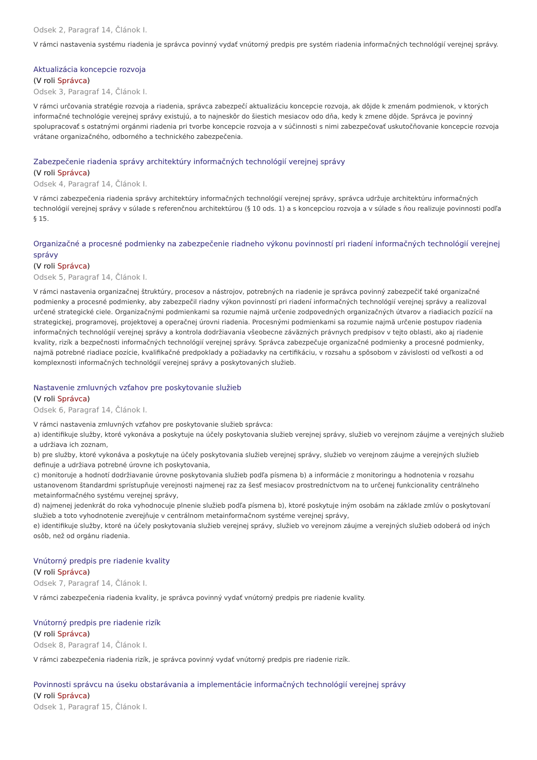Odsek 2, Paragraf 14, Článok I.
V rámci nastavenia systému riadenia je správca povinný vydať vnútorný predpis pre systém riadenia informačných technológií verejnej správy.
Aktualizácia koncepcie rozvoja
(V roli Správca)
Odsek 3, Paragraf 14, Článok I.
V rámci určovania stratégie rozvoja a riadenia, správca zabezpečí aktualizáciu koncepcie rozvoja, ak dôjde k zmenám podmienok, v ktorých informačné technológie verejnej správy existujú, a to najneskôr do šiestich mesiacov odo dňa, kedy k zmene dôjde. Správca je povinný spolupracovať s ostatnými orgánmi riadenia pri tvorbe koncepcie rozvoja a v súčinnosti s nimi zabezpečovať uskutočňovanie koncepcie rozvoja vrátane organizačného, odborného a technického zabezpečenia.
Zabezpečenie riadenia správy architektúry informačných technológií verejnej správy
(V roli Správca)
Odsek 4, Paragraf 14, Článok I.
V rámci zabezpečenia riadenia správy architektúry informačných technológií verejnej správy, správca udržuje architektúru informačných technológií verejnej správy v súlade s referenčnou architektúrou (§ 10 ods. 1) a s koncepciou rozvoja a v súlade s ňou realizuje povinnosti podľa § 15.
Organizačné a procesné podmienky na zabezpečenie riadneho výkonu povinností pri riadení informačných technológií verejnej správy
(V roli Správca)
Odsek 5, Paragraf 14, Článok I.
V rámci nastavenia organizačnej štruktúry, procesov a nástrojov, potrebných na riadenie je správca povinný zabezpečiť také organizačné podmienky a procesné podmienky, aby zabezpečil riadny výkon povinností pri riadení informačných technológií verejnej správy a realizoval určené strategické ciele. Organizačnými podmienkami sa rozumie najmä určenie zodpovedných organizačných útvarov a riadiacich pozícií na strategickej, programovej, projektovej a operačnej úrovni riadenia. Procesnými podmienkami sa rozumie najmä určenie postupov riadenia informačných technológií verejnej správy a kontrola dodržiavania všeobecne záväzných právnych predpisov v tejto oblasti, ako aj riadenie kvality, rizík a bezpečnosti informačných technológií verejnej správy. Správca zabezpečuje organizačné podmienky a procesné podmienky, najmä potrebné riadiace pozície, kvalifikačné predpoklady a požiadavky na certifikáciu, v rozsahu a spôsobom v závislosti od veľkosti a od komplexnosti informačných technológií verejnej správy a poskytovaných služieb.
Nastavenie zmluvných vzťahov pre poskytovanie služieb
(V roli Správca)
Odsek 6, Paragraf 14, Článok I.
V rámci nastavenia zmluvných vzťahov pre poskytovanie služieb správca:
a) identifikuje služby, ktoré vykonáva a poskytuje na účely poskytovania služieb verejnej správy, služieb vo verejnom záujme a verejných služieb a udržiava ich zoznam,
b) pre služby, ktoré vykonáva a poskytuje na účely poskytovania služieb verejnej správy, služieb vo verejnom záujme a verejných služieb definuje a udržiava potrebné úrovne ich poskytovania,
c) monitoruje a hodnotí dodržiavanie úrovne poskytovania služieb podľa písmena b) a informácie z monitoringu a hodnotenia v rozsahu ustanovenom štandardmi sprístupňuje verejnosti najmenej raz za šesť mesiacov prostredníctvom na to určenej funkcionality centrálneho metainformačného systému verejnej správy,
d) najmenej jedenkrát do roka vyhodnocuje plnenie služieb podľa písmena b), ktoré poskytuje iným osobám na základe zmlúv o poskytovaní služieb a toto vyhodnotenie zverejňuje v centrálnom metainformačnom systéme verejnej správy,
e) identifikuje služby, ktoré na účely poskytovania služieb verejnej správy, služieb vo verejnom záujme a verejných služieb odoberá od iných osôb, než od orgánu riadenia.
Vnútorný predpis pre riadenie kvality
(V roli Správca)
Odsek 7, Paragraf 14, Článok I.
V rámci zabezpečenia riadenia kvality, je správca povinný vydať vnútorný predpis pre riadenie kvality.
Vnútorný predpis pre riadenie rizík
(V roli Správca)
Odsek 8, Paragraf 14, Článok I.
V rámci zabezpečenia riadenia rizík, je správca povinný vydať vnútorný predpis pre riadenie rizík.
Povinnosti správcu na úseku obstarávania a implementácie informačných technológií verejnej správy
(V roli Správca)
Odsek 1, Paragraf 15, Článok I.